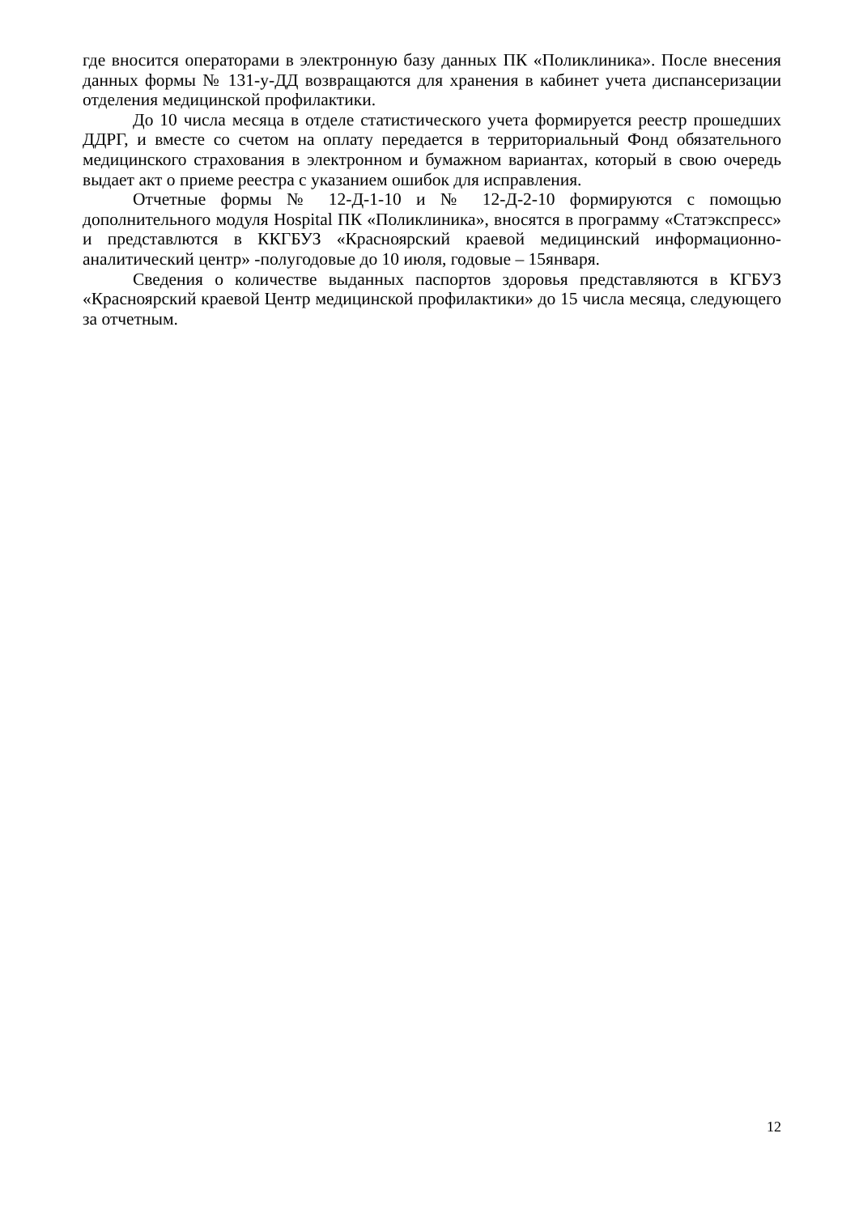где вносится операторами в электронную базу данных ПК «Поликлиника». После внесения данных формы № 131-у-ДД возвращаются для хранения в кабинет учета диспансеризации отделения медицинской профилактики.
До 10 числа месяца в отделе статистического учета формируется реестр прошедших ДДРГ, и вместе со счетом на оплату передается в территориальный Фонд обязательного медицинского страхования в электронном и бумажном вариантах, который в свою очередь выдает акт о приеме реестра с указанием ошибок для исправления.
Отчетные формы № 12-Д-1-10 и № 12-Д-2-10 формируются с помощью дополнительного модуля Hospital ПК «Поликлиника», вносятся в программу «Статэкспресс» и представлются в ККГБУЗ «Красноярский краевой медицинский информационно-аналитический центр» -полугодовые до 10 июля, годовые – 15января.
Сведения о количестве выданных паспортов здоровья представляются в КГБУЗ «Красноярский краевой Центр медицинской профилактики» до 15 числа месяца, следующего за отчетным.
12